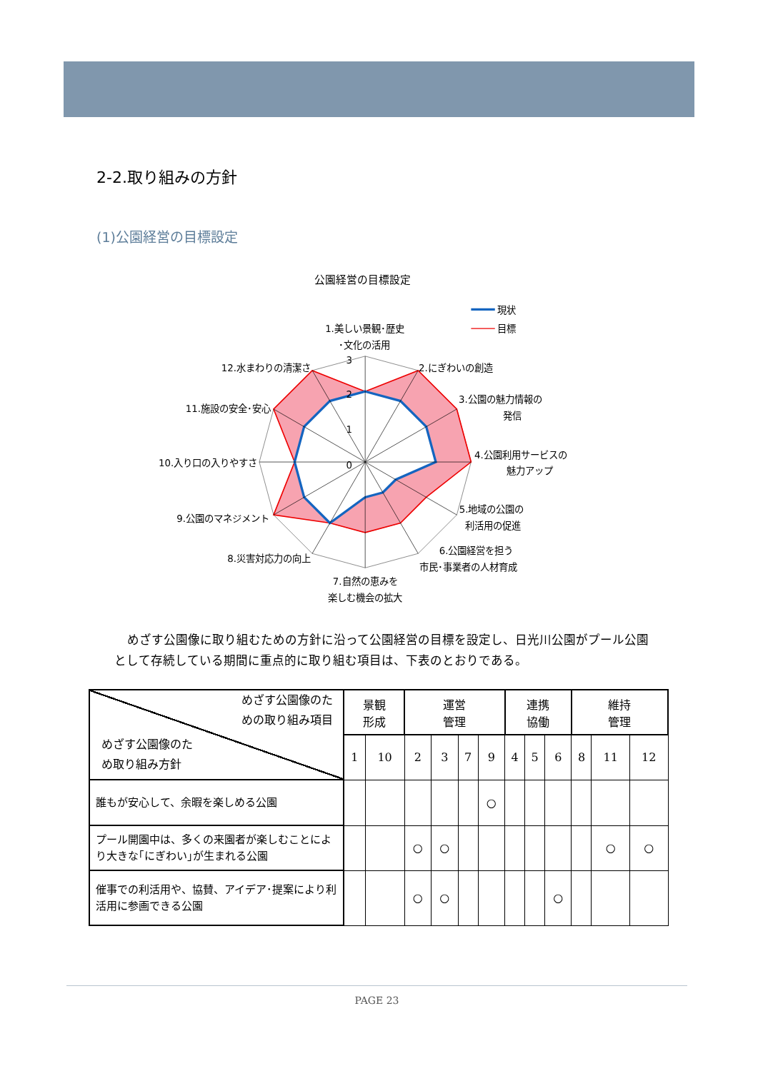2-2.取り組みの方針
(1)公園経営の目標設定
公園経営の目標設定
現状
目標
3
2
1
0
1.美しい景観･歴史
･文化の活用
2.にぎわいの創造
3.公園の魅力情報の
発信
4.公園利用サービスの
魅力アップ
5.地域の公園の
利活用の促進
6.公園経営を担う
市民･事業者の人材育成
7.自然の恵みを
楽しむ機会の拡大
8.災害対応力の向上
9.公園のマネジメント
10.入り口の入りやすさ
11.施設の安全･安心
12.水まわりの清潔さ
めざす公園像に取り組むための方針に沿って公園経営の目標を設定し、日光川公園がプール公園として存続している期間に重点的に取り組む項目は、下表のとおりである。
| めざす公園像のた めの取り組み項目 めざす公園像のた め取り組み方針 | 景観 形成 | | 運営 管理 | | | | 連携 協働 | | | 維持 管理 | | |
| --- | --- | --- | --- | --- | --- | --- | --- | --- | --- | --- | --- | --- |
| | 1 | 10 | 2 | 3 | 7 | 9 | 4 | 5 | 6 | 8 | 11 | 12 |
| 誰もが安心して、余暇を楽しめる公園 | | | | | | ○ | | | | | | |
| プール開園中は、多くの来園者が楽しむことにより大きな｢にぎわい｣が生まれる公園 | | | ○ | ○ | | | | | | | ○ | ○ |
| 催事での利活用や、協賛、アイデア･提案により利活用に参画できる公園 | | | ○ | ○ | | | | | ○ | | | |
PAGE 23